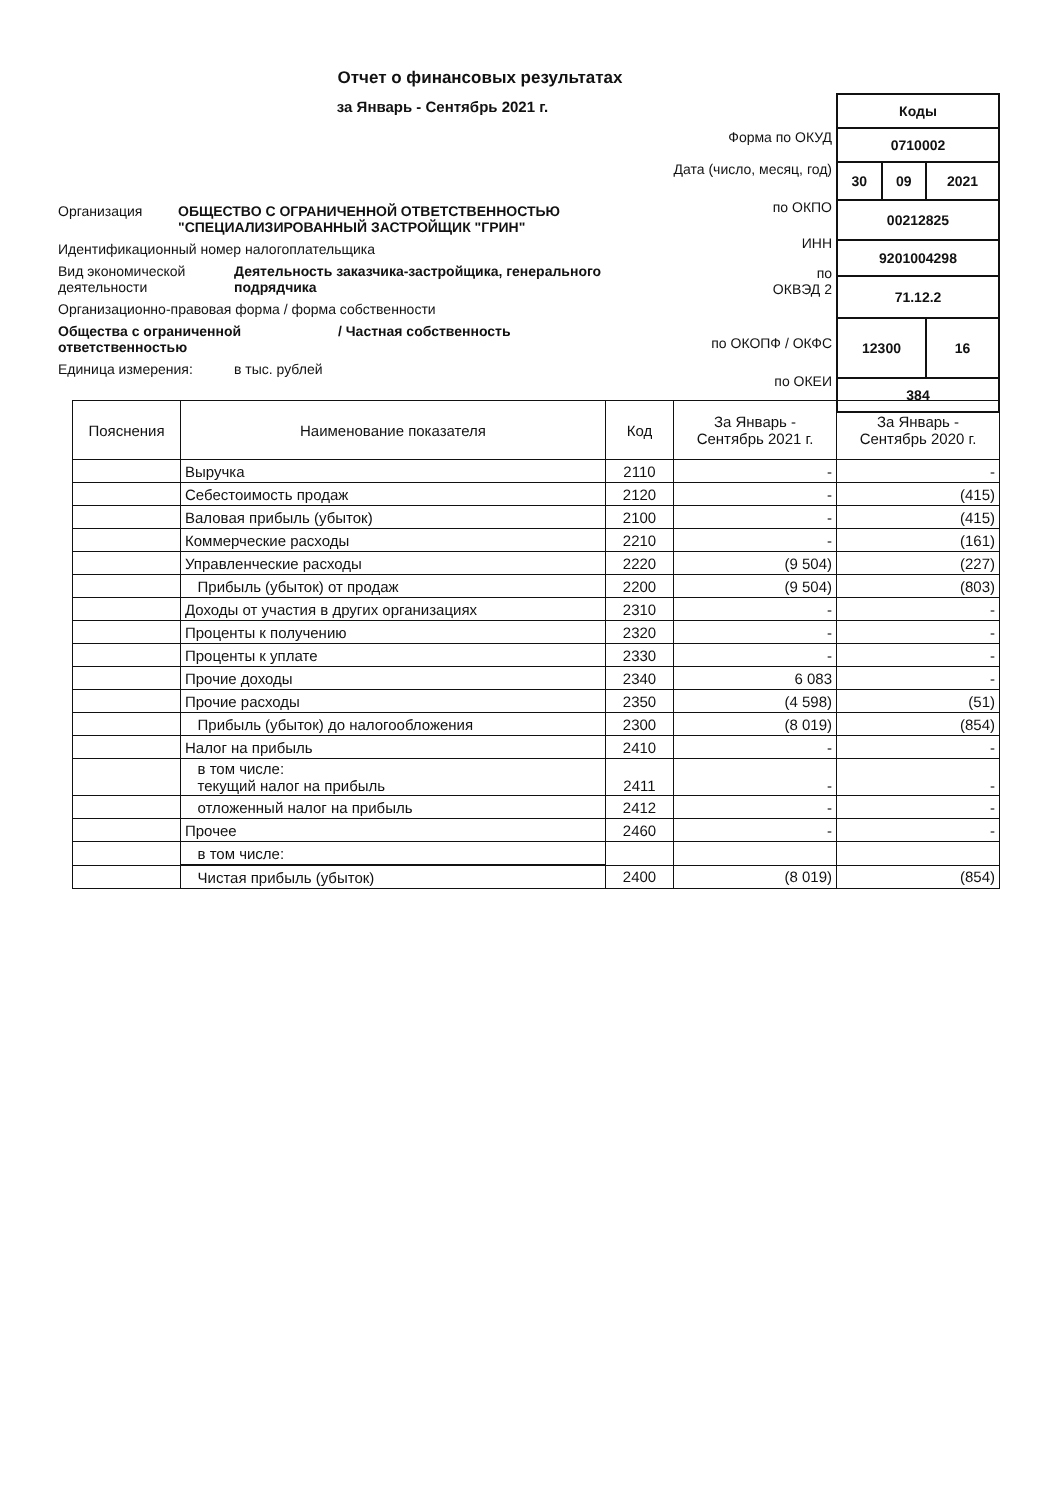Отчет о финансовых результатах
за Январь - Сентябрь 2021 г.
| Коды | | |
| 0710002 | | |
| 30 | 09 | 2021 |
| 00212825 | | |
| 9201004298 | | |
| 71.12.2 | | |
| 12300 | | 16 |
| 384 | | |
Форма по ОКУД
Дата (число, месяц, год)
по ОКПО
ИНН
по
ОКВЭД 2
по ОКОПФ / ОКФС
по ОКЕИ
Организация ОБЩЕСТВО С ОГРАНИЧЕННОЙ ОТВЕТСТВЕННОСТЬЮ
"СПЕЦИАЛИЗИРОВАННЫЙ ЗАСТРОЙЩИК "ГРИН"
Идентификационный номер налогоплательщика
Вид экономической деятельности Деятельность заказчика-застройщика, генерального подрядчика
Организационно-правовая форма / форма собственности
Общества с ограниченной ответственностью / Частная собственность
Единица измерения: в тыс. рублей
| Пояснения | Наименование показателя | Код | За Январь - Сентябрь 2021 г. | За Январь - Сентябрь 2020 г. |
| --- | --- | --- | --- | --- |
| | Выручка | 2110 | - | - |
| | Себестоимость продаж | 2120 | - | (415) |
| | Валовая прибыль (убыток) | 2100 | - | (415) |
| | Коммерческие расходы | 2210 | - | (161) |
| | Управленческие расходы | 2220 | (9 504) | (227) |
| | Прибыль (убыток) от продаж | 2200 | (9 504) | (803) |
| | Доходы от участия в других организациях | 2310 | - | - |
| | Проценты к получению | 2320 | - | - |
| | Проценты к уплате | 2330 | - | - |
| | Прочие доходы | 2340 | 6 083 | - |
| | Прочие расходы | 2350 | (4 598) | (51) |
| | Прибыль (убыток) до налогообложения | 2300 | (8 019) | (854) |
| | Налог на прибыль | 2410 | - | - |
| | в том числе: текущий налог на прибыль | 2411 | - | - |
| | отложенный налог на прибыль | 2412 | - | - |
| | Прочее | 2460 | - | - |
| | в том числе: | | | |
| | Чистая прибыль (убыток) | 2400 | (8 019) | (854) |